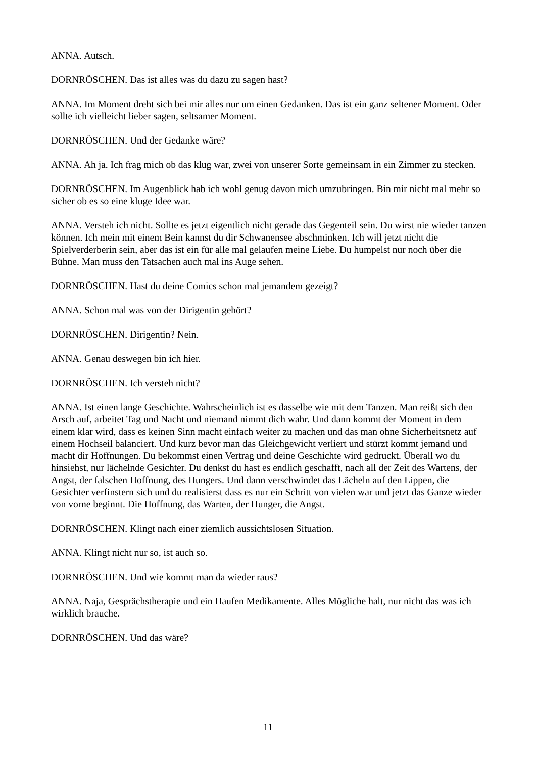ANNA. Autsch.
DORNRÖSCHEN. Das ist alles was du dazu zu sagen hast?
ANNA. Im Moment dreht sich bei mir alles nur um einen Gedanken. Das ist ein ganz seltener Moment. Oder sollte ich vielleicht lieber sagen, seltsamer Moment.
DORNRÖSCHEN. Und der Gedanke wäre?
ANNA. Ah ja. Ich frag mich ob das klug war, zwei von unserer Sorte gemeinsam in ein Zimmer zu stecken.
DORNRÖSCHEN. Im Augenblick hab ich wohl genug davon mich umzubringen. Bin mir nicht mal mehr so sicher ob es so eine kluge Idee war.
ANNA. Versteh ich nicht. Sollte es jetzt eigentlich nicht gerade das Gegenteil sein. Du wirst nie wieder tanzen können. Ich mein mit einem Bein kannst du dir Schwanensee abschminken. Ich will jetzt nicht die Spielverderberin sein, aber das ist ein für alle mal gelaufen meine Liebe. Du humpelst nur noch über die Bühne. Man muss den Tatsachen auch mal ins Auge sehen.
DORNRÖSCHEN. Hast du deine Comics schon mal jemandem gezeigt?
ANNA. Schon mal was von der Dirigentin gehört?
DORNRÖSCHEN. Dirigentin? Nein.
ANNA. Genau deswegen bin ich hier.
DORNRÖSCHEN. Ich versteh nicht?
ANNA. Ist einen lange Geschichte. Wahrscheinlich ist es dasselbe wie mit dem Tanzen. Man reißt sich den Arsch auf, arbeitet Tag und Nacht und niemand nimmt dich wahr. Und dann kommt der Moment in dem einem klar wird, dass es keinen Sinn macht einfach weiter zu machen und das man ohne Sicherheitsnetz auf einem Hochseil balanciert. Und kurz bevor man das Gleichgewicht verliert und stürzt kommt jemand und macht dir Hoffnungen. Du bekommst einen Vertrag und deine Geschichte wird gedruckt. Überall wo du hinsiehst, nur lächelnde Gesichter. Du denkst du hast es endlich geschafft, nach all der Zeit des Wartens, der Angst, der falschen Hoffnung, des Hungers. Und dann verschwindet das Lächeln auf den Lippen, die Gesichter verfinstern sich und du realisierst dass es nur ein Schritt von vielen war und jetzt das Ganze wieder von vorne beginnt. Die Hoffnung, das Warten, der Hunger, die Angst.
DORNRÖSCHEN. Klingt nach einer ziemlich aussichtslosen Situation.
ANNA. Klingt nicht nur so, ist auch so.
DORNRÖSCHEN. Und wie kommt man da wieder raus?
ANNA. Naja, Gesprächstherapie und ein Haufen Medikamente. Alles Mögliche halt, nur nicht das was ich wirklich brauche.
DORNRÖSCHEN. Und das wäre?
11